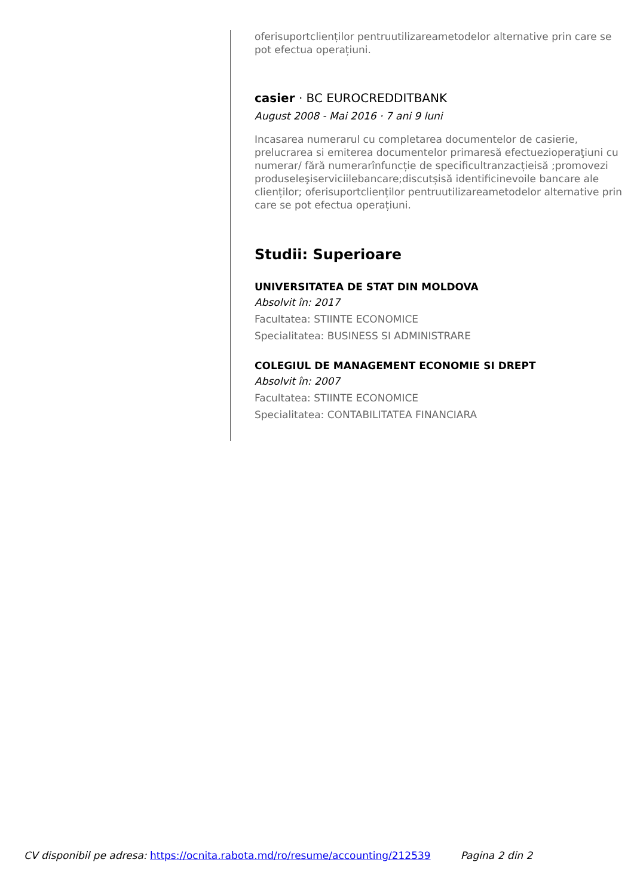oferisuportclienților pentruutilizareametodelor alternative prin care se pot efectua operațiuni.
casier · BC EUROCREDDITBANK
August 2008 - Mai 2016 · 7 ani 9 luni
Incasarea numerarul cu completarea documentelor de casierie, prelucrarea si emiterea documentelor primaresă efectuezioperaţiuni cu numerar/ fără numerarînfuncție de specificultranzacțieisă ;promovezi produseleşiserviciilebancare;discutșisă identificinevoile bancare ale clienților; oferisuportclienților pentruutilizareametodelor alternative prin care se pot efectua operațiuni.
Studii: Superioare
UNIVERSITATEA DE STAT DIN MOLDOVA
Absolvit în: 2017
Facultatea: STIINTE ECONOMICE
Specialitatea: BUSINESS SI ADMINISTRARE
COLEGIUL DE MANAGEMENT ECONOMIE SI DREPT
Absolvit în: 2007
Facultatea: STIINTE ECONOMICE
Specialitatea: CONTABILITATEA FINANCIARA
CV disponibil pe adresa: https://ocnita.rabota.md/ro/resume/accounting/212539 Pagina 2 din 2